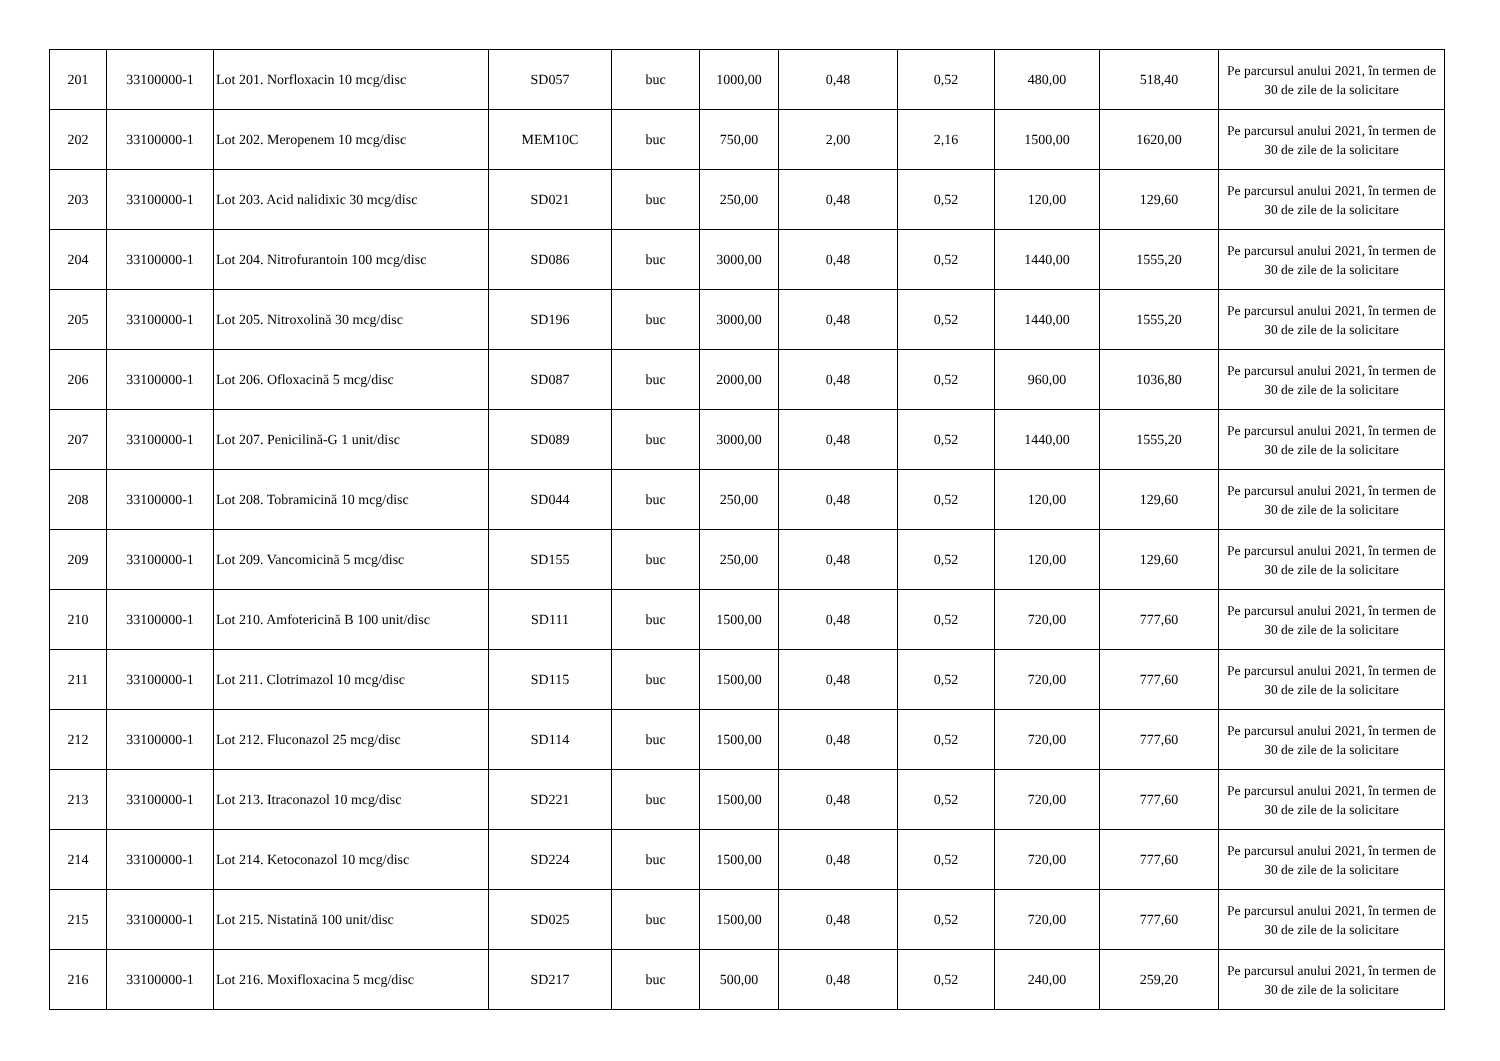| 201 | 33100000-1 | Lot 201. Norfloxacin 10 mcg/disc | SD057 | buc | 1000,00 | 0,48 | 0,52 | 480,00 | 518,40 | Pe parcursul anului 2021, în termen de 30 de zile de la solicitare |
| 202 | 33100000-1 | Lot 202. Meropenem 10 mcg/disc | MEM10C | buc | 750,00 | 2,00 | 2,16 | 1500,00 | 1620,00 | Pe parcursul anului 2021, în termen de 30 de zile de la solicitare |
| 203 | 33100000-1 | Lot 203. Acid nalidixic 30 mcg/disc | SD021 | buc | 250,00 | 0,48 | 0,52 | 120,00 | 129,60 | Pe parcursul anului 2021, în termen de 30 de zile de la solicitare |
| 204 | 33100000-1 | Lot 204. Nitrofurantoin 100 mcg/disc | SD086 | buc | 3000,00 | 0,48 | 0,52 | 1440,00 | 1555,20 | Pe parcursul anului 2021, în termen de 30 de zile de la solicitare |
| 205 | 33100000-1 | Lot 205. Nitroxolină 30 mcg/disc | SD196 | buc | 3000,00 | 0,48 | 0,52 | 1440,00 | 1555,20 | Pe parcursul anului 2021, în termen de 30 de zile de la solicitare |
| 206 | 33100000-1 | Lot 206. Ofloxacină 5 mcg/disc | SD087 | buc | 2000,00 | 0,48 | 0,52 | 960,00 | 1036,80 | Pe parcursul anului 2021, în termen de 30 de zile de la solicitare |
| 207 | 33100000-1 | Lot 207. Penicilină-G 1 unit/disc | SD089 | buc | 3000,00 | 0,48 | 0,52 | 1440,00 | 1555,20 | Pe parcursul anului 2021, în termen de 30 de zile de la solicitare |
| 208 | 33100000-1 | Lot 208. Tobramicină 10 mcg/disc | SD044 | buc | 250,00 | 0,48 | 0,52 | 120,00 | 129,60 | Pe parcursul anului 2021, în termen de 30 de zile de la solicitare |
| 209 | 33100000-1 | Lot 209. Vancomicină 5 mcg/disc | SD155 | buc | 250,00 | 0,48 | 0,52 | 120,00 | 129,60 | Pe parcursul anului 2021, în termen de 30 de zile de la solicitare |
| 210 | 33100000-1 | Lot 210. Amfotericină B 100 unit/disc | SD111 | buc | 1500,00 | 0,48 | 0,52 | 720,00 | 777,60 | Pe parcursul anului 2021, în termen de 30 de zile de la solicitare |
| 211 | 33100000-1 | Lot 211. Clotrimazol 10 mcg/disc | SD115 | buc | 1500,00 | 0,48 | 0,52 | 720,00 | 777,60 | Pe parcursul anului 2021, în termen de 30 de zile de la solicitare |
| 212 | 33100000-1 | Lot 212. Fluconazol 25 mcg/disc | SD114 | buc | 1500,00 | 0,48 | 0,52 | 720,00 | 777,60 | Pe parcursul anului 2021, în termen de 30 de zile de la solicitare |
| 213 | 33100000-1 | Lot 213. Itraconazol 10 mcg/disc | SD221 | buc | 1500,00 | 0,48 | 0,52 | 720,00 | 777,60 | Pe parcursul anului 2021, în termen de 30 de zile de la solicitare |
| 214 | 33100000-1 | Lot 214. Ketoconazol 10 mcg/disc | SD224 | buc | 1500,00 | 0,48 | 0,52 | 720,00 | 777,60 | Pe parcursul anului 2021, în termen de 30 de zile de la solicitare |
| 215 | 33100000-1 | Lot 215. Nistatină 100 unit/disc | SD025 | buc | 1500,00 | 0,48 | 0,52 | 720,00 | 777,60 | Pe parcursul anului 2021, în termen de 30 de zile de la solicitare |
| 216 | 33100000-1 | Lot 216. Moxifloxacina 5 mcg/disc | SD217 | buc | 500,00 | 0,48 | 0,52 | 240,00 | 259,20 | Pe parcursul anului 2021, în termen de 30 de zile de la solicitare |